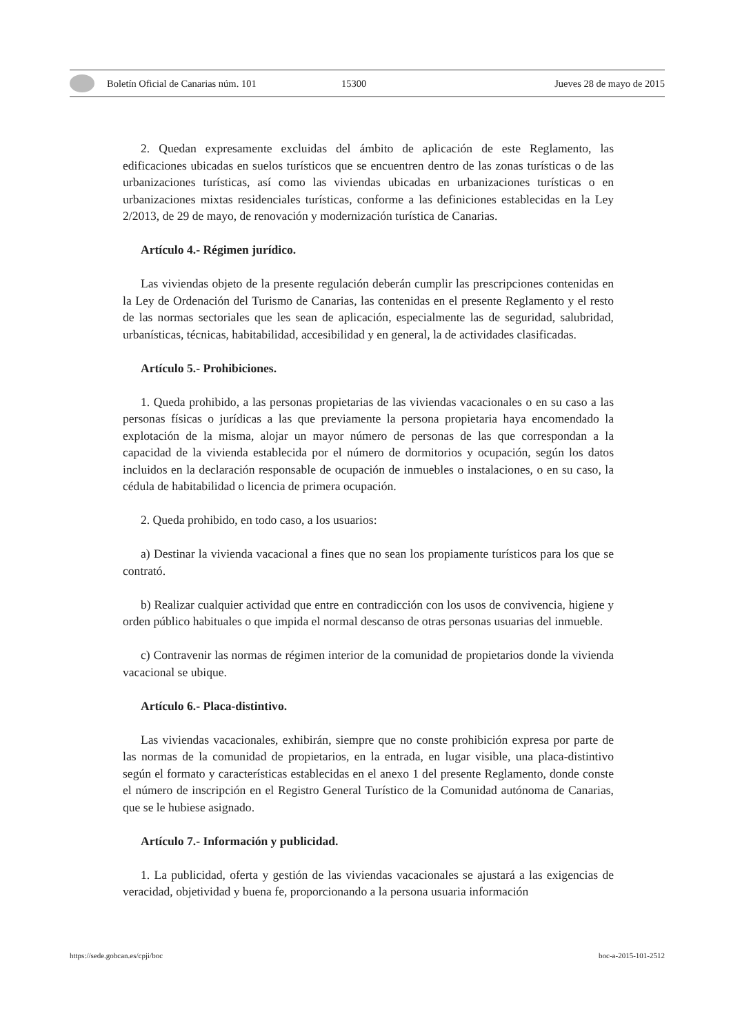Boletín Oficial de Canarias núm. 101 15300 Jueves 28 de mayo de 2015
2. Quedan expresamente excluidas del ámbito de aplicación de este Reglamento, las edificaciones ubicadas en suelos turísticos que se encuentren dentro de las zonas turísticas o de las urbanizaciones turísticas, así como las viviendas ubicadas en urbanizaciones turísticas o en urbanizaciones mixtas residenciales turísticas, conforme a las definiciones establecidas en la Ley 2/2013, de 29 de mayo, de renovación y modernización turística de Canarias.
Artículo 4.- Régimen jurídico.
Las viviendas objeto de la presente regulación deberán cumplir las prescripciones contenidas en la Ley de Ordenación del Turismo de Canarias, las contenidas en el presente Reglamento y el resto de las normas sectoriales que les sean de aplicación, especialmente las de seguridad, salubridad, urbanísticas, técnicas, habitabilidad, accesibilidad y en general, la de actividades clasificadas.
Artículo 5.- Prohibiciones.
1. Queda prohibido, a las personas propietarias de las viviendas vacacionales o en su caso a las personas físicas o jurídicas a las que previamente la persona propietaria haya encomendado la explotación de la misma, alojar un mayor número de personas de las que correspondan a la capacidad de la vivienda establecida por el número de dormitorios y ocupación, según los datos incluidos en la declaración responsable de ocupación de inmuebles o instalaciones, o en su caso, la cédula de habitabilidad o licencia de primera ocupación.
2. Queda prohibido, en todo caso, a los usuarios:
a) Destinar la vivienda vacacional a fines que no sean los propiamente turísticos para los que se contrató.
b) Realizar cualquier actividad que entre en contradicción con los usos de convivencia, higiene y orden público habituales o que impida el normal descanso de otras personas usuarias del inmueble.
c) Contravenir las normas de régimen interior de la comunidad de propietarios donde la vivienda vacacional se ubique.
Artículo 6.- Placa-distintivo.
Las viviendas vacacionales, exhibirán, siempre que no conste prohibición expresa por parte de las normas de la comunidad de propietarios, en la entrada, en lugar visible, una placa-distintivo según el formato y características establecidas en el anexo 1 del presente Reglamento, donde conste el número de inscripción en el Registro General Turístico de la Comunidad autónoma de Canarias, que se le hubiese asignado.
Artículo 7.- Información y publicidad.
1. La publicidad, oferta y gestión de las viviendas vacacionales se ajustará a las exigencias de veracidad, objetividad y buena fe, proporcionando a la persona usuaria información
https://sede.gobcan.es/cpji/boc boc-a-2015-101-2512